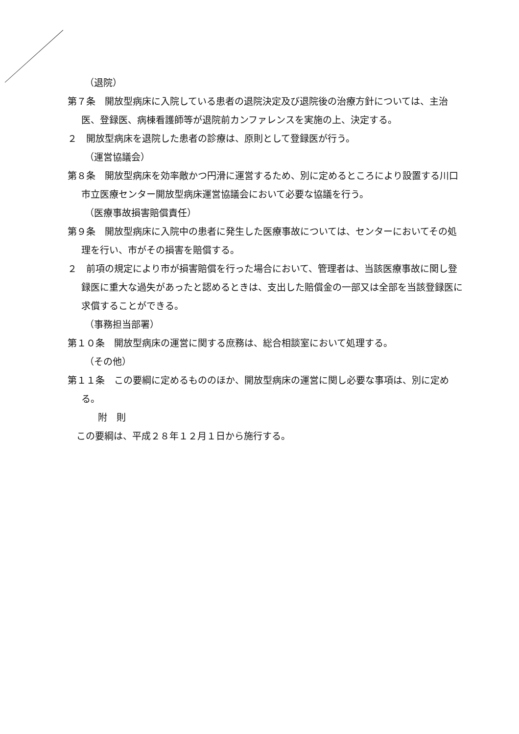（退院）
第７条　開放型病床に入院している患者の退院決定及び退院後の治療方針については、主治医、登録医、病棟看護師等が退院前カンファレンスを実施の上、決定する。
２　開放型病床を退院した患者の診療は、原則として登録医が行う。
（運営協議会）
第８条　開放型病床を効率敵かつ円滑に運営するため、別に定めるところにより設置する川口市立医療センター開放型病床運営協議会において必要な協議を行う。
（医療事故損害賠償責任）
第９条　開放型病床に入院中の患者に発生した医療事故については、センターにおいてその処理を行い、市がその損害を賠償する。
２　前項の規定により市が損害賠償を行った場合において、管理者は、当該医療事故に関し登録医に重大な過失があったと認めるときは、支出した賠償金の一部又は全部を当該登録医に求償することができる。
（事務担当部署）
第１０条　開放型病床の運営に関する庶務は、総合相談室において処理する。
（その他）
第１１条　この要綱に定めるもののほか、開放型病床の運営に関し必要な事項は、別に定める。
附　則
この要綱は、平成２８年１２月１日から施行する。